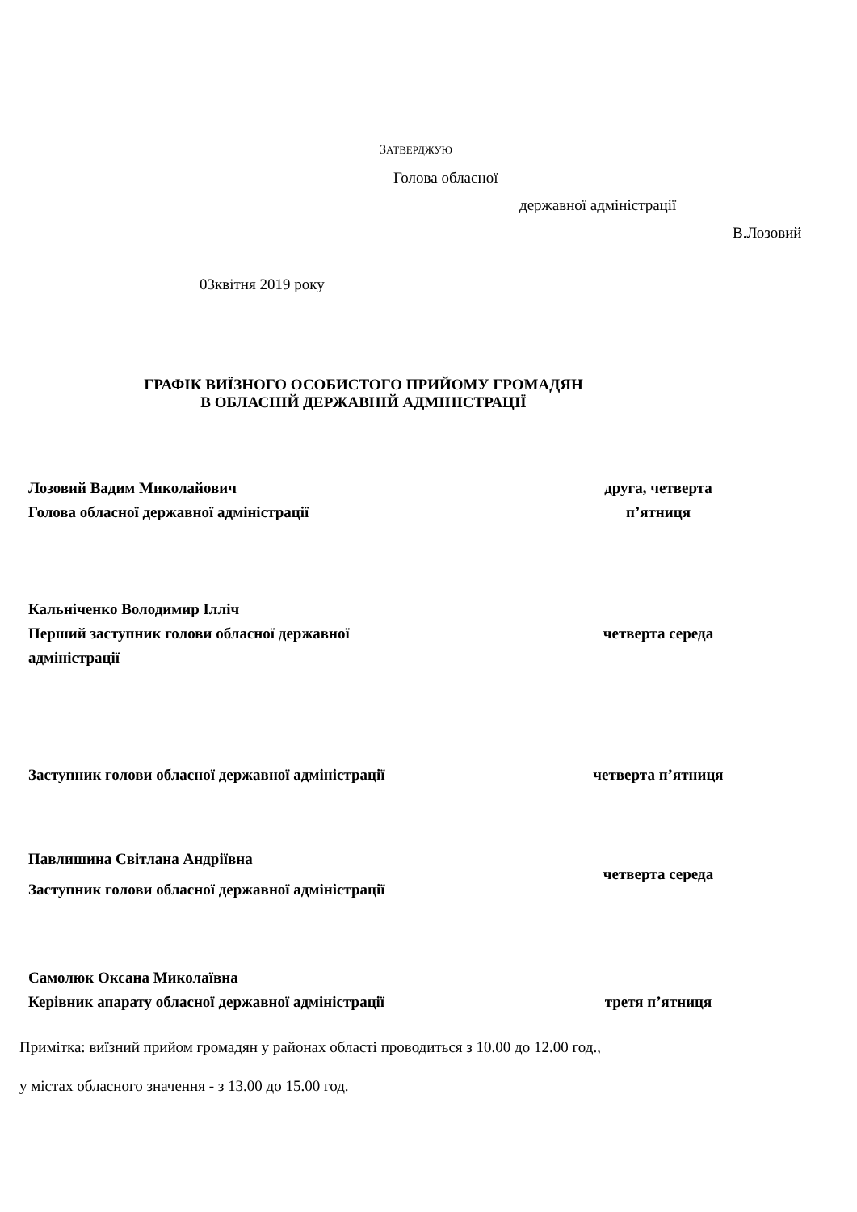ЗАТВЕРДЖУЮ
Голова обласної
державної адміністрації
В.Лозовий
03квітня 2019 року
ГРАФІК ВИЇЗНОГО ОСОБИСТОГО ПРИЙОМУ ГРОМАДЯН
В ОБЛАСНІЙ ДЕРЖАВНІЙ АДМІНІСТРАЦІЇ
| Лозовий Вадим Миколайович Голова обласної державної адміністрації | друга, четверта п’ятниця |
| Кальніченко Володимир Ілліч Перший заступник голови обласної державної адміністрації | четверта середа |
| Заступник голови обласної державної адміністрації | четверта п’ятниця |
| Павлишина Світлана Андріївна Заступник голови обласної державної адміністрації | четверта середа |
| Самолюк Оксана Миколаївна Керівник апарату обласної державної адміністрації | третя п’ятниця |
Примітка: виїзний прийом громадян у районах області проводиться з 10.00 до 12.00 год.,
у містах обласного значення - з 13.00 до 15.00 год.